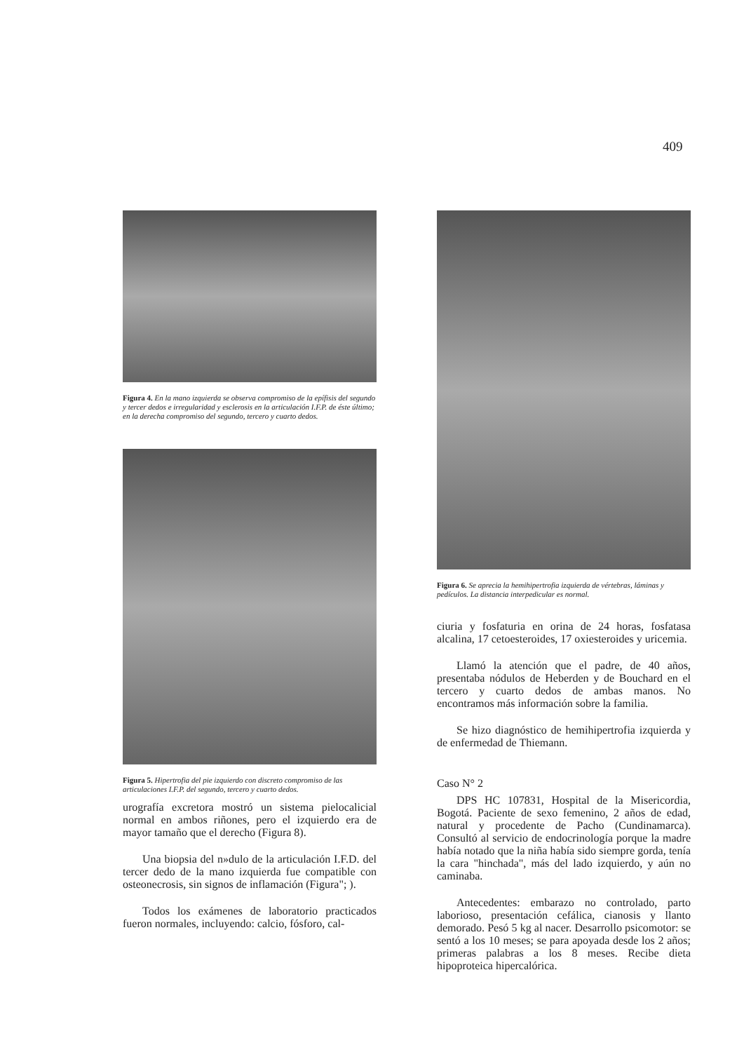409
Figura 4. En la mano izquierda se observa compromiso de la epífisis del segundo y tercer dedos e irregularidad y esclerosis en la articulación I.F.P. de éste último; en la derecha compromiso del segundo, tercero y cuarto dedos.
Figura 5. Hipertrofia del pie izquierdo con discreto compromiso de las articulaciones I.F.P. del segundo, tercero y cuarto dedos.
urografía excretora mostró un sistema pielocalicial normal en ambos riñones, pero el izquierdo era de mayor tamaño que el derecho (Figura 8).
Una biopsia del n»dulo de la articulación I.F.D. del tercer dedo de la mano izquierda fue compatible con osteonecrosis, sin signos de inflamación (Figura"; ).
Todos los exámenes de laboratorio practicados fueron normales, incluyendo: calcio, fósforo, cal-
Figura 6. Se aprecia la hemihipertrofia izquierda de vértebras, láminas y pedículos. La distancia interpedicular es normal.
ciuria y fosfaturia en orina de 24 horas, fosfatasa alcalina, 17 cetoesteroides, 17 oxiesteroides y uricemia.
Llamó la atención que el padre, de 40 años, presentaba nódulos de Heberden y de Bouchard en el tercero y cuarto dedos de ambas manos. No encontramos más información sobre la familia.
Se hizo diagnóstico de hemihipertrofia izquierda y de enfermedad de Thiemann.
Caso N° 2
DPS HC 107831, Hospital de la Misericordia, Bogotá. Paciente de sexo femenino, 2 años de edad, natural y procedente de Pacho (Cundinamarca). Consultó al servicio de endocrinología porque la madre había notado que la niña había sido siempre gorda, tenía la cara "hinchada", más del lado izquierdo, y aún no caminaba.
Antecedentes: embarazo no controlado, parto laborioso, presentación cefálica, cianosis y llanto demorado. Pesó 5 kg al nacer. Desarrollo psicomotor: se sentó a los 10 meses; se para apoyada desde los 2 años; primeras palabras a los 8 meses. Recibe dieta hipoproteica hipercalórica.